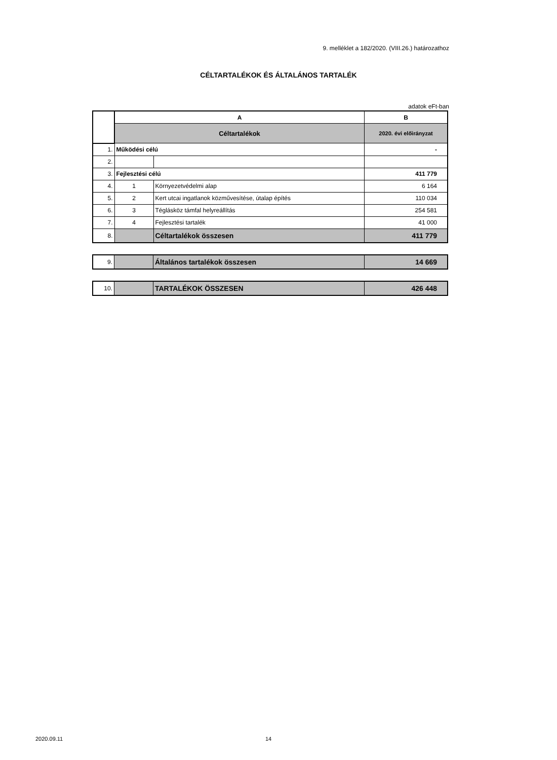9. melléklet a 182/2020. (VIII.26.) határozathoz
CÉLTARTALÉKOK ÉS ÁLTALÁNOS TARTALÉK
adatok eFt-ban
| | A | | B |
| --- | --- | --- | --- |
| | Céltartalékok | | 2020. évi előirányzat |
| 1. | Működési célú | | - |
| 2. | | | |
| 3. | Fejlesztési célú | | 411 779 |
| 4. | 1 | Környezetvédelmi alap | 6 164 |
| 5. | 2 | Kert utcai ingatlanok közművesítése, útalap építés | 110 034 |
| 6. | 3 | Téglásköz támfal helyreállítás | 254 581 |
| 7. | 4 | Fejlesztési tartalék | 41 000 |
| 8. | | Céltartalékok összesen | 411 779 |
| 9. | | Általános tartalékok összesen | 14 669 |
| 10. | | TARTALÉKOK ÖSSZESEN | 426 448 |
2020.09.11 14